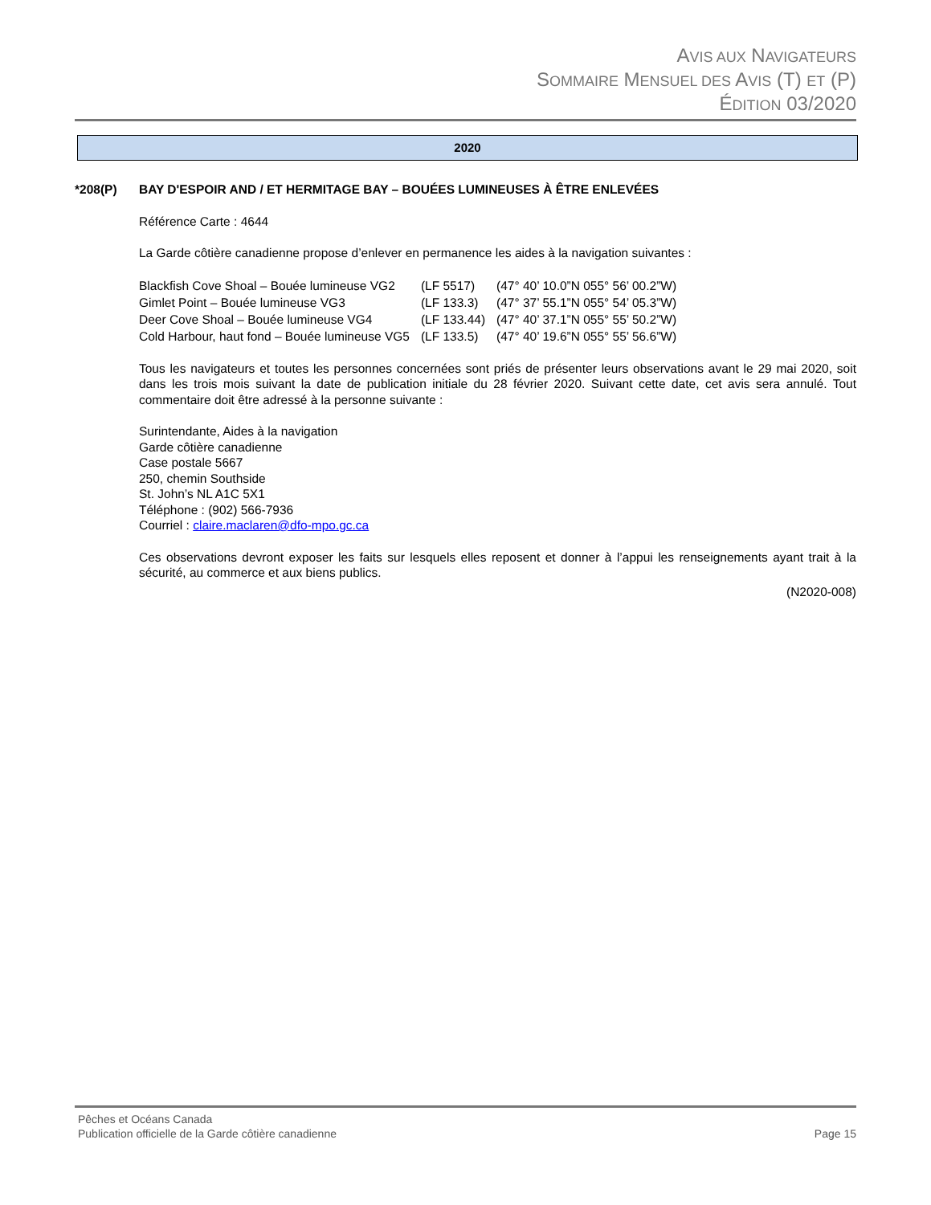AVIS AUX NAVIGATEURS
SOMMAIRE MENSUEL DES AVIS (T) ET (P)
ÉDITION 03/2020
2020
*208(P) BAY D'ESPOIR AND / ET HERMITAGE BAY – BOUÉES LUMINEUSES À ÊTRE ENLEVÉES
Référence Carte : 4644
La Garde côtière canadienne propose d’enlever en permanence les aides à la navigation suivantes :
| Blackfish Cove Shoal – Bouée lumineuse VG2 | (LF 5517) | (47° 40’ 10.0”N 055° 56’ 00.2”W) |
| Gimlet Point – Bouée lumineuse VG3 | (LF 133.3) | (47° 37’ 55.1”N 055° 54’ 05.3”W) |
| Deer Cove Shoal – Bouée lumineuse VG4 | (LF 133.44) | (47° 40’ 37.1”N 055° 55’ 50.2”W) |
| Cold Harbour, haut fond – Bouée lumineuse VG5 | (LF 133.5) | (47° 40’ 19.6”N 055° 55’ 56.6”W) |
Tous les navigateurs et toutes les personnes concernées sont priés de présenter leurs observations avant le 29 mai 2020, soit dans les trois mois suivant la date de publication initiale du 28 février 2020. Suivant cette date, cet avis sera annulé. Tout commentaire doit être adressé à la personne suivante :
Surintendante, Aides à la navigation
Garde côtière canadienne
Case postale 5667
250, chemin Southside
St. John’s NL A1C 5X1
Téléphone : (902) 566-7936
Courriel : claire.maclaren@dfo-mpo.gc.ca
Ces observations devront exposer les faits sur lesquels elles reposent et donner à l’appui les renseignements ayant trait à la sécurité, au commerce et aux biens publics.
(N2020-008)
Pêches et Océans Canada
Publication officielle de la Garde côtière canadienne
Page 15